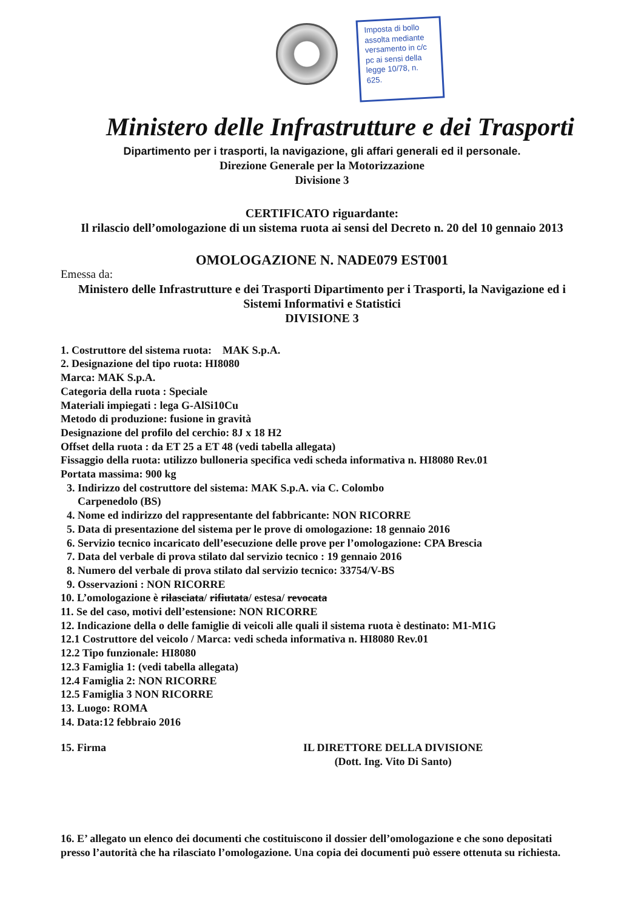Imposta di bollo assolta mediante versamento in c/c pc ai sensi della legge 10/78, n. 625.
Ministero delle Infrastrutture e dei Trasporti
Dipartimento per i trasporti, la navigazione, gli affari generali ed il personale.
Direzione Generale per la Motorizzazione
Divisione 3
CERTIFICATO riguardante:
Il rilascio dell’omologazione di un sistema ruota ai sensi del Decreto n. 20 del 10 gennaio 2013
OMOLOGAZIONE N. NADE079 EST001
Emessa da:
Ministero delle Infrastrutture e dei Trasporti Dipartimento per i Trasporti, la Navigazione ed i Sistemi Informativi e Statistici
DIVISIONE 3
1. Costruttore del sistema ruota: MAK S.p.A.
2. Designazione del tipo ruota: HI8080
Marca: MAK S.p.A.
Categoria della ruota : Speciale
Materiali impiegati : lega G-AlSi10Cu
Metodo di produzione: fusione in gravità
Designazione del profilo del cerchio: 8J x 18 H2
Offset della ruota : da ET 25 a ET 48 (vedi tabella allegata)
Fissaggio della ruota: utilizzo bulloneria specifica vedi scheda informativa n. HI8080 Rev.01
Portata massima: 900 kg
3. Indirizzo del costruttore del sistema: MAK S.p.A. via C. Colombo
Carpenedolo (BS)
4. Nome ed indirizzo del rappresentante del fabbricante: NON RICORRE
5. Data di presentazione del sistema per le prove di omologazione: 18 gennaio 2016
6. Servizio tecnico incaricato dell’esecuzione delle prove per l’omologazione: CPA Brescia
7. Data del verbale di prova stilato dal servizio tecnico : 19 gennaio 2016
8. Numero del verbale di prova stilato dal servizio tecnico: 33754/V-BS
9. Osservazioni : NON RICORRE
10. L’omologazione è rilasciata/ rifiutata/ estesa/ revocata
11. Se del caso, motivi dell’estensione: NON RICORRE
12. Indicazione della o delle famiglie di veicoli alle quali il sistema ruota è destinato: M1-M1G
12.1 Costruttore del veicolo / Marca: vedi scheda informativa n. HI8080 Rev.01
12.2 Tipo funzionale: HI8080
12.3 Famiglia 1: (vedi tabella allegata)
12.4 Famiglia 2: NON RICORRE
12.5 Famiglia 3 NON RICORRE
13. Luogo: ROMA
14. Data:12 febbraio 2016
15. Firma IL DIRETTORE DELLA DIVISIONE
(Dott. Ing. Vito Di Santo)
16. E’ allegato un elenco dei documenti che costituiscono il dossier dell’omologazione e che sono depositati presso l’autorità che ha rilasciato l’omologazione. Una copia dei documenti può essere ottenuta su richiesta.